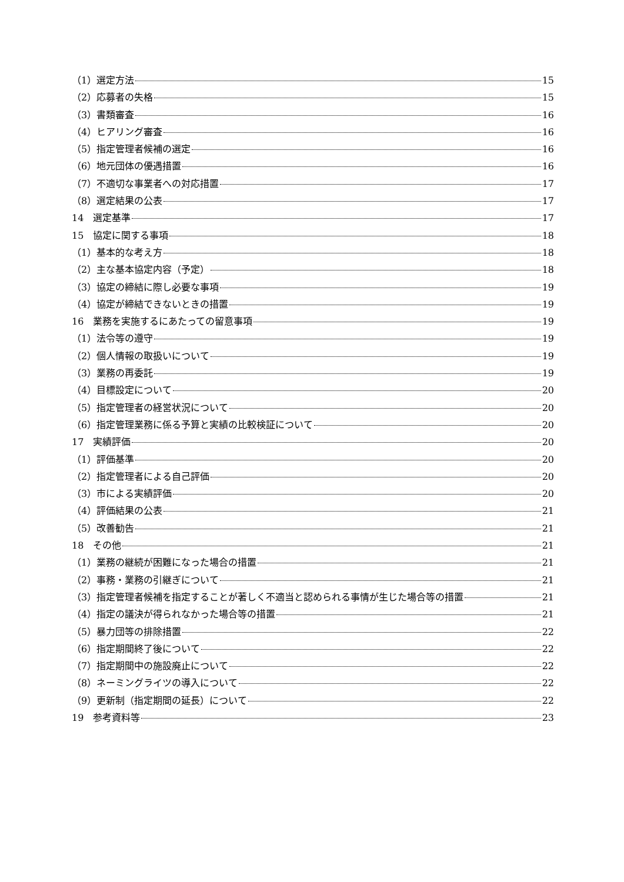（1）選定方法 15
（2）応募者の失格 15
（3）書類審査 16
（4）ヒアリング審査 16
（5）指定管理者候補の選定 16
（6）地元団体の優遇措置 16
（7）不適切な事業者への対応措置 17
（8）選定結果の公表 17
14　選定基準 17
15　協定に関する事項 18
（1）基本的な考え方 18
（2）主な基本協定内容（予定） 18
（3）協定の締結に際し必要な事項 19
（4）協定が締結できないときの措置 19
16　業務を実施するにあたっての留意事項 19
（1）法令等の遵守 19
（2）個人情報の取扱いについて 19
（3）業務の再委託 19
（4）目標設定について 20
（5）指定管理者の経営状況について 20
（6）指定管理業務に係る予算と実績の比較検証について 20
17　実績評価 20
（1）評価基準 20
（2）指定管理者による自己評価 20
（3）市による実績評価 20
（4）評価結果の公表 21
（5）改善勧告 21
18　その他 21
（1）業務の継続が困難になった場合の措置 21
（2）事務・業務の引継ぎについて 21
（3）指定管理者候補を指定することが著しく不適当と認められる事情が生じた場合等の措置 21
（4）指定の議決が得られなかった場合等の措置 21
（5）暴力団等の排除措置 22
（6）指定期間終了後について 22
（7）指定期間中の施設廃止について 22
（8）ネーミングライツの導入について 22
（9）更新制（指定期間の延長）について 22
19　参考資料等 23